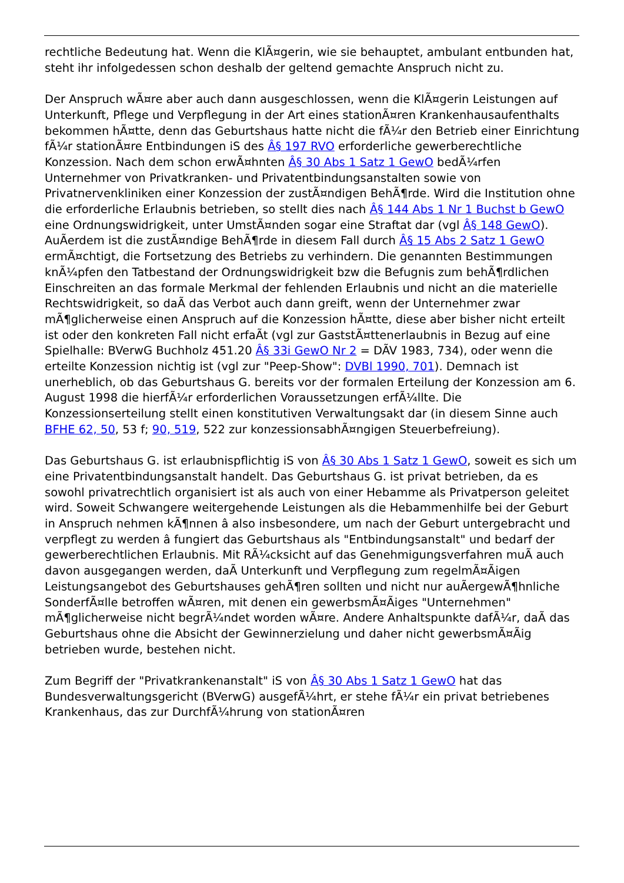rechtliche Bedeutung hat. Wenn die KlÃ¤gerin, wie sie behauptet, ambulant entbunden hat, steht ihr infolgedessen schon deshalb der geltend gemachte Anspruch nicht zu.
Der Anspruch wÃ¤re aber auch dann ausgeschlossen, wenn die KlÃ¤gerin Leistungen auf Unterkunft, Pflege und Verpflegung in der Art eines stationÃ¤ren Krankenhausaufenthalts bekommen hÃ¤tte, denn das Geburtshaus hatte nicht die fÃ¼r den Betrieb einer Einrichtung fÃ¼r stationÃ¤re Entbindungen iS des Â§ 197 RVO erforderliche gewerberechtliche Konzession. Nach dem schon erwÃ¤hnten Â§ 30 Abs 1 Satz 1 GewO bedÃ¼rfen Unternehmer von Privatkranken- und Privatentbindungsanstalten sowie von Privatnervenkliniken einer Konzession der zustÃ¤ndigen BehÃ¶rde. Wird die Institution ohne die erforderliche Erlaubnis betrieben, so stellt dies nach Â§ 144 Abs 1 Nr 1 Buchst b GewO eine Ordnungswidrigkeit, unter UmstÃ¤nden sogar eine Straftat dar (vgl Â§ 148 GewO). AuÃerdem ist die zustÃ¤ndige BehÃ¶rde in diesem Fall durch Â§ 15 Abs 2 Satz 1 GewO ermÃ¤chtigt, die Fortsetzung des Betriebs zu verhindern. Die genannten Bestimmungen knÃ¼pfen den Tatbestand der Ordnungswidrigkeit bzw die Befugnis zum behÃ¶rdlichen Einschreiten an das formale Merkmal der fehlenden Erlaubnis und nicht an die materielle Rechtswidrigkeit, so daÃ das Verbot auch dann greift, wenn der Unternehmer zwar mÃ¶glicherweise einen Anspruch auf die Konzession hÃ¤tte, diese aber bisher nicht erteilt ist oder den konkreten Fall nicht erfaÃt (vgl zur GaststÃ¤ttenerlaubnis in Bezug auf eine Spielhalle: BVerwG Buchholz 451.20 Â§ 33i GewO Nr 2 = DÃV 1983, 734), oder wenn die erteilte Konzession nichtig ist (vgl zur "Peep-Show": DVBl 1990, 701). Demnach ist unerheblich, ob das Geburtshaus G. bereits vor der formalen Erteilung der Konzession am 6. August 1998 die hierfÃ¼r erforderlichen Voraussetzungen erfÃ¼llte. Die Konzessionserteilung stellt einen konstitutiven Verwaltungsakt dar (in diesem Sinne auch BFHE 62, 50, 53 f; 90, 519, 522 zur konzessionsabhÃ¤ngigen Steuerbefreiung).
Das Geburtshaus G. ist erlaubnispflichtig iS von Â§ 30 Abs 1 Satz 1 GewO, soweit es sich um eine Privatentbindungsanstalt handelt. Das Geburtshaus G. ist privat betrieben, da es sowohl privatrechtlich organisiert ist als auch von einer Hebamme als Privatperson geleitet wird. Soweit Schwangere weitergehende Leistungen als die Hebammenhilfe bei der Geburt in Anspruch nehmen kÃ¶nnen â also insbesondere, um nach der Geburt untergebracht und verpflegt zu werden â fungiert das Geburtshaus als "Entbindungsanstalt" und bedarf der gewerberechtlichen Erlaubnis. Mit RÃ¼cksicht auf das Genehmigungsverfahren muÃ auch davon ausgegangen werden, daÃ Unterkunft und Verpflegung zum regelmÃ¤Ãigen Leistungsangebot des Geburtshauses gehÃ¶ren sollten und nicht nur auÃergewÃ¶hnliche SonderfÃ¤lle betroffen wÃ¤ren, mit denen ein gewerbsmÃ¤Ãiges "Unternehmen" mÃ¶glicherweise nicht begrÃ¼ndet worden wÃ¤re. Andere Anhaltspunkte dafÃ¼r, daÃ das Geburtshaus ohne die Absicht der Gewinnerzielung und daher nicht gewerbsmÃ¤Ãig betrieben wurde, bestehen nicht.
Zum Begriff der "Privatkrankenanstalt" iS von Â§ 30 Abs 1 Satz 1 GewO hat das Bundesverwaltungsgericht (BVerwG) ausgefÃ¼hrt, er stehe fÃ¼r ein privat betriebenes Krankenhaus, das zur DurchfÃ¼hrung von stationÃ¤ren